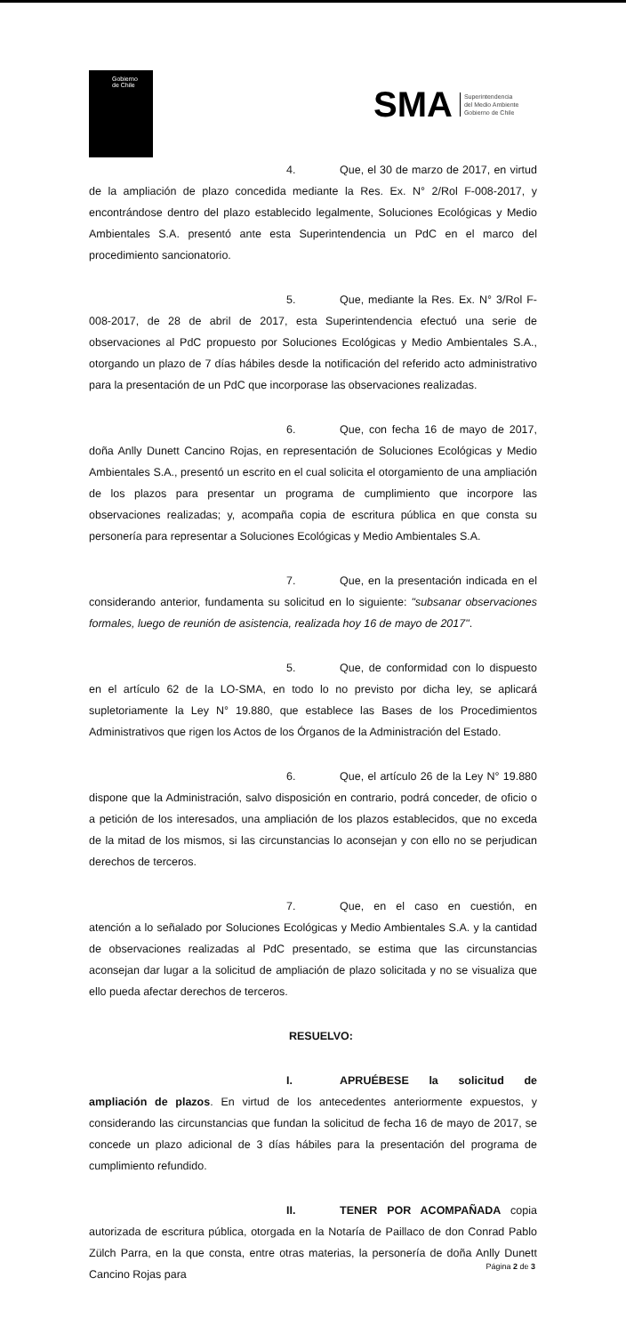Gobierno
de Chile
SMA Superintendencia
del Medio Ambiente
Gobierno de Chile
4. Que, el 30 de marzo de 2017, en virtud de la ampliación de plazo concedida mediante la Res. Ex. N° 2/Rol F-008-2017, y encontrándose dentro del plazo establecido legalmente, Soluciones Ecológicas y Medio Ambientales S.A. presentó ante esta Superintendencia un PdC en el marco del procedimiento sancionatorio.
5. Que, mediante la Res. Ex. N° 3/Rol F-008-2017, de 28 de abril de 2017, esta Superintendencia efectuó una serie de observaciones al PdC propuesto por Soluciones Ecológicas y Medio Ambientales S.A., otorgando un plazo de 7 días hábiles desde la notificación del referido acto administrativo para la presentación de un PdC que incorporase las observaciones realizadas.
6. Que, con fecha 16 de mayo de 2017, doña Anlly Dunett Cancino Rojas, en representación de Soluciones Ecológicas y Medio Ambientales S.A., presentó un escrito en el cual solicita el otorgamiento de una ampliación de los plazos para presentar un programa de cumplimiento que incorpore las observaciones realizadas; y, acompaña copia de escritura pública en que consta su personería para representar a Soluciones Ecológicas y Medio Ambientales S.A.
7. Que, en la presentación indicada en el considerando anterior, fundamenta su solicitud en lo siguiente: "subsanar observaciones formales, luego de reunión de asistencia, realizada hoy 16 de mayo de 2017".
5. Que, de conformidad con lo dispuesto en el artículo 62 de la LO-SMA, en todo lo no previsto por dicha ley, se aplicará supletoriamente la Ley N° 19.880, que establece las Bases de los Procedimientos Administrativos que rigen los Actos de los Órganos de la Administración del Estado.
6. Que, el artículo 26 de la Ley N° 19.880 dispone que la Administración, salvo disposición en contrario, podrá conceder, de oficio o a petición de los interesados, una ampliación de los plazos establecidos, que no exceda de la mitad de los mismos, si las circunstancias lo aconsejan y con ello no se perjudican derechos de terceros.
7. Que, en el caso en cuestión, en atención a lo señalado por Soluciones Ecológicas y Medio Ambientales S.A. y la cantidad de observaciones realizadas al PdC presentado, se estima que las circunstancias aconsejan dar lugar a la solicitud de ampliación de plazo solicitada y no se visualiza que ello pueda afectar derechos de terceros.
RESUELVO:
I. APRUÉBESE la solicitud de ampliación de plazos. En virtud de los antecedentes anteriormente expuestos, y considerando las circunstancias que fundan la solicitud de fecha 16 de mayo de 2017, se concede un plazo adicional de 3 días hábiles para la presentación del programa de cumplimiento refundido.
II. TENER POR ACOMPAÑADA copia autorizada de escritura pública, otorgada en la Notaría de Paillaco de don Conrad Pablo Zülch Parra, en la que consta, entre otras materias, la personería de doña Anlly Dunett Cancino Rojas para
Página 2 de 3